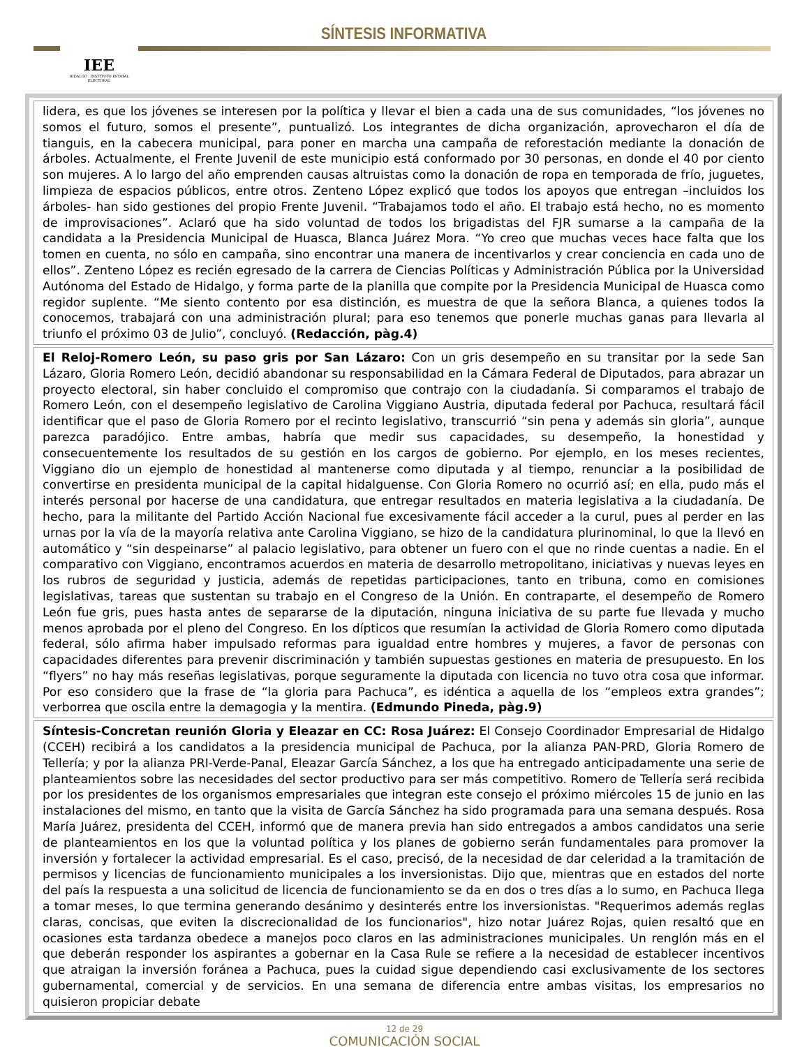IEE
HIDALGO · INSTITUTO ESTATAL ELECTORAL
SÍNTESIS INFORMATIVA
lidera, es que los jóvenes se interesen por la política y llevar el bien a cada una de sus comunidades, “los jóvenes no somos el futuro, somos el presente”, puntualizó. Los integrantes de dicha organización, aprovecharon el día de tianguis, en la cabecera municipal, para poner en marcha una campaña de reforestación mediante la donación de árboles. Actualmente, el Frente Juvenil de este municipio está conformado por 30 personas, en donde el 40 por ciento son mujeres. A lo largo del año emprenden causas altruistas como la donación de ropa en temporada de frío, juguetes, limpieza de espacios públicos, entre otros. Zenteno López explicó que todos los apoyos que entregan –incluidos los árboles- han sido gestiones del propio Frente Juvenil. “Trabajamos todo el año. El trabajo está hecho, no es momento de improvisaciones”. Aclaró que ha sido voluntad de todos los brigadistas del FJR sumarse a la campaña de la candidata a la Presidencia Municipal de Huasca, Blanca Juárez Mora. “Yo creo que muchas veces hace falta que los tomen en cuenta, no sólo en campaña, sino encontrar una manera de incentivarlos y crear conciencia en cada uno de ellos”. Zenteno López es recién egresado de la carrera de Ciencias Políticas y Administración Pública por la Universidad Autónoma del Estado de Hidalgo, y forma parte de la planilla que compite por la Presidencia Municipal de Huasca como regidor suplente. “Me siento contento por esa distinción, es muestra de que la señora Blanca, a quienes todos la conocemos, trabajará con una administración plural; para eso tenemos que ponerle muchas ganas para llevarla al triunfo el próximo 03 de Julio”, concluyó. (Redacción, pàg.4)
El Reloj-Romero León, su paso gris por San Lázaro: Con un gris desempeño en su transitar por la sede San Lázaro, Gloria Romero León, decidió abandonar su responsabilidad en la Cámara Federal de Diputados, para abrazar un proyecto electoral, sin haber concluido el compromiso que contrajo con la ciudadanía. Si comparamos el trabajo de Romero León, con el desempeño legislativo de Carolina Viggiano Austria, diputada federal por Pachuca, resultará fácil identificar que el paso de Gloria Romero por el recinto legislativo, transcurrió “sin pena y además sin gloria”, aunque parezca paradójico. Entre ambas, habría que medir sus capacidades, su desempeño, la honestidad y consecuentemente los resultados de su gestión en los cargos de gobierno. Por ejemplo, en los meses recientes, Viggiano dio un ejemplo de honestidad al mantenerse como diputada y al tiempo, renunciar a la posibilidad de convertirse en presidenta municipal de la capital hidalguense. Con Gloria Romero no ocurrió así; en ella, pudo más el interés personal por hacerse de una candidatura, que entregar resultados en materia legislativa a la ciudadanía. De hecho, para la militante del Partido Acción Nacional fue excesivamente fácil acceder a la curul, pues al perder en las urnas por la vía de la mayoría relativa ante Carolina Viggiano, se hizo de la candidatura plurinominal, lo que la llevó en automático y “sin despeinarse” al palacio legislativo, para obtener un fuero con el que no rinde cuentas a nadie. En el comparativo con Viggiano, encontramos acuerdos en materia de desarrollo metropolitano, iniciativas y nuevas leyes en los rubros de seguridad y justicia, además de repetidas participaciones, tanto en tribuna, como en comisiones legislativas, tareas que sustentan su trabajo en el Congreso de la Unión. En contraparte, el desempeño de Romero León fue gris, pues hasta antes de separarse de la diputación, ninguna iniciativa de su parte fue llevada y mucho menos aprobada por el pleno del Congreso. En los dípticos que resumían la actividad de Gloria Romero como diputada federal, sólo afirma haber impulsado reformas para igualdad entre hombres y mujeres, a favor de personas con capacidades diferentes para prevenir discriminación y también supuestas gestiones en materia de presupuesto. En los “flyers” no hay más reseñas legislativas, porque seguramente la diputada con licencia no tuvo otra cosa que informar. Por eso considero que la frase de “la gloria para Pachuca”, es idéntica a aquella de los “empleos extra grandes”; verborrea que oscila entre la demagogia y la mentira. (Edmundo Pineda, pàg.9)
Síntesis-Concretan reunión Gloria y Eleazar en CC: Rosa Juárez: El Consejo Coordinador Empresarial de Hidalgo (CCEH) recibirá a los candidatos a la presidencia municipal de Pachuca, por la alianza PAN-PRD, Gloria Romero de Tellería; y por la alianza PRI-Verde-Panal, Eleazar García Sánchez, a los que ha entregado anticipadamente una serie de planteamientos sobre las necesidades del sector productivo para ser más competitivo. Romero de Tellería será recibida por los presidentes de los organismos empresariales que integran este consejo el próximo miércoles 15 de junio en las instalaciones del mismo, en tanto que la visita de García Sánchez ha sido programada para una semana después. Rosa María Juárez, presidenta del CCEH, informó que de manera previa han sido entregados a ambos candidatos una serie de planteamientos en los que la voluntad política y los planes de gobierno serán fundamentales para promover la inversión y fortalecer la actividad empresarial. Es el caso, precisó, de la necesidad de dar celeridad a la tramitación de permisos y licencias de funcionamiento municipales a los inversionistas. Dijo que, mientras que en estados del norte del país la respuesta a una solicitud de licencia de funcionamiento se da en dos o tres días a lo sumo, en Pachuca llega a tomar meses, lo que termina generando desánimo y desinterés entre los inversionistas. "Requerimos además reglas claras, concisas, que eviten la discrecionalidad de los funcionarios", hizo notar Juárez Rojas, quien resaltó que en ocasiones esta tardanza obedece a manejos poco claros en las administraciones municipales. Un renglón más en el que deberán responder los aspirantes a gobernar en la Casa Rule se refiere a la necesidad de establecer incentivos que atraigan la inversión foránea a Pachuca, pues la cuidad sigue dependiendo casi exclusivamente de los sectores gubernamental, comercial y de servicios. En una semana de diferencia entre ambas visitas, los empresarios no quisieron propiciar debate
12 de 29
COMUNICACIÓN SOCIAL